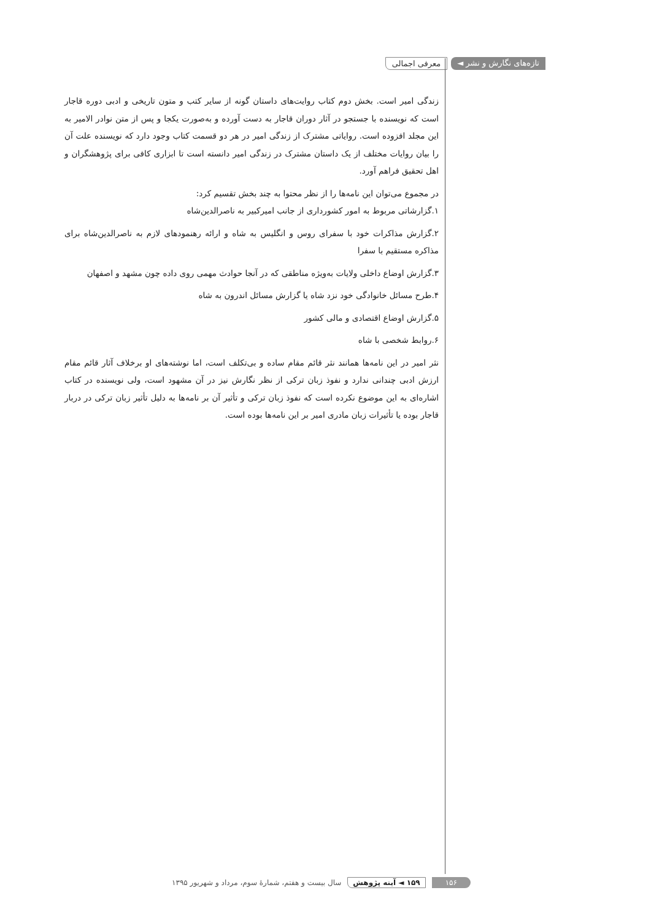تازه‌های نگارش و نشر ◄ معرفی اجمالی
زندگی امیر است. بخش دوم کتاب روایت‌های داستان گونه از سایر کتب و متون تاریخی و ادبی دوره قاجار است که نویسنده با جستجو در آثار دوران قاجار به دست آورده و به‌صورت یکجا و پس از متن نوادر الامیر به این مجلد افزوده است. روایاتی مشترک از زندگی امیر در هر دو قسمت کتاب وجود دارد که نویسنده علت آن را بیان روایات مختلف از یک داستان مشترک در زندگی امیر دانسته است تا ابزاری کافی برای پژوهشگران و اهل تحقیق فراهم آورد.
در مجموع می‌توان این نامه‌ها را از نظر محتوا به چند بخش تقسیم کرد:
۱.گزارشاتی مربوط به امور کشورداری از جانب امیرکبیر به ناصرالدین‌شاه
۲.گزارش مذاکرات خود با سفرای روس و انگلیس به شاه و ارائه رهنمودهای لازم به ناصرالدین‌شاه برای مذاکره مستقیم با سفرا
۳.گزارش اوضاع داخلی ولایات به‌ویژه مناطقی که در آنجا حوادث مهمی روی داده چون مشهد و اصفهان
۴.طرح مسائل خانوادگی خود نزد شاه یا گزارش مسائل اندرون به شاه
۵.گزارش اوضاع اقتصادی و مالی کشور
۶.روابط شخصی با شاه
نثر امیر در این نامه‌ها همانند نثر قائم مقام ساده و بی‌تکلف است، اما نوشته‌های او برخلاف آثار قائم مقام ارزش ادبی چندانی ندارد و نفوذ زبان ترکی از نظر نگارش نیز در آن مشهود است، ولی نویسنده در کتاب اشاره‌ای به این موضوع نکرده است که نفوذ زبان ترکی و تأثیر آن بر نامه‌ها به دلیل تأثیر زبان ترکی در دربار قاجار بوده یا تأثیرات زبان مادری امیر بر این نامه‌ها بوده است.
۱۵۶ ۱۵۹ ◄ آینه پژوهش سال بیست و هفتم، شمارهٔ سوم، مرداد و شهریور ۱۳۹۵